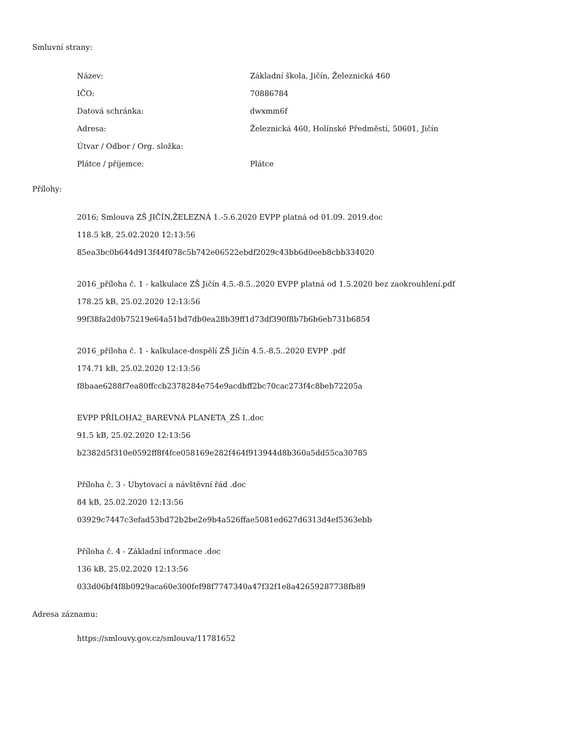Smluvní strany:
| Název: | Základní škola, Jičín, Železnická 460 |
| IČO: | 70886784 |
| Datová schránka: | dwxmm6f |
| Adresa: | Železnická 460, Holínské Předměstí, 50601, Jičín |
| Útvar / Odbor / Org. složka: | |
| Plátce / příjemce: | Plátce |
Přílohy:
2016; Smlouva ZŠ JIČÍN,ŽELEZNÁ 1.-5.6.2020 EVPP platná od 01.09. 2019.doc
118.5 kB, 25.02.2020 12:13:56
85ea3bc0b644d913f44f078c5b742e06522ebdf2029c43bb6d0eeb8cbb334020
2016_příloha č. 1 - kalkulace ZŠ Jičín 4.5.-8.5..2020 EVPP platná od 1.5.2020 bez zaokrouhlení.pdf
178.25 kB, 25.02.2020 12:13:56
99f38fa2d0b75219e64a51bd7db0ea28b39ff1d73df390f8b7b6b6eb731b6854
2016_příloha č. 1 - kalkulace-dospělí ZŠ Jičín 4.5.-8.5..2020 EVPP .pdf
174.71 kB, 25.02.2020 12:13:56
f8baae6288f7ea80ffccb2378284e754e9acdbff2bc70cac273f4c8beb72205a
EVPP PŘÍLOHA2_BAREVNÁ PLANETA_ZŠ I..doc
91.5 kB, 25.02.2020 12:13:56
b2382d5f310e0592ff8f4fce058169e282f464f913944d8b360a5dd55ca30785
Příloha č. 3 - Ubytovací a návštěvní řád .doc
84 kB, 25.02.2020 12:13:56
03929c7447c3efad53bd72b2be2e9b4a526ffae5081ed627d6313d4ef5363ebb
Příloha č. 4 - Základní informace .doc
136 kB, 25.02.2020 12:13:56
033d06bf4f8b0929aca60e300fef98f7747340a47f32f1e8a42659287738fb89
Adresa záznamu:
https://smlouvy.gov.cz/smlouva/11781652